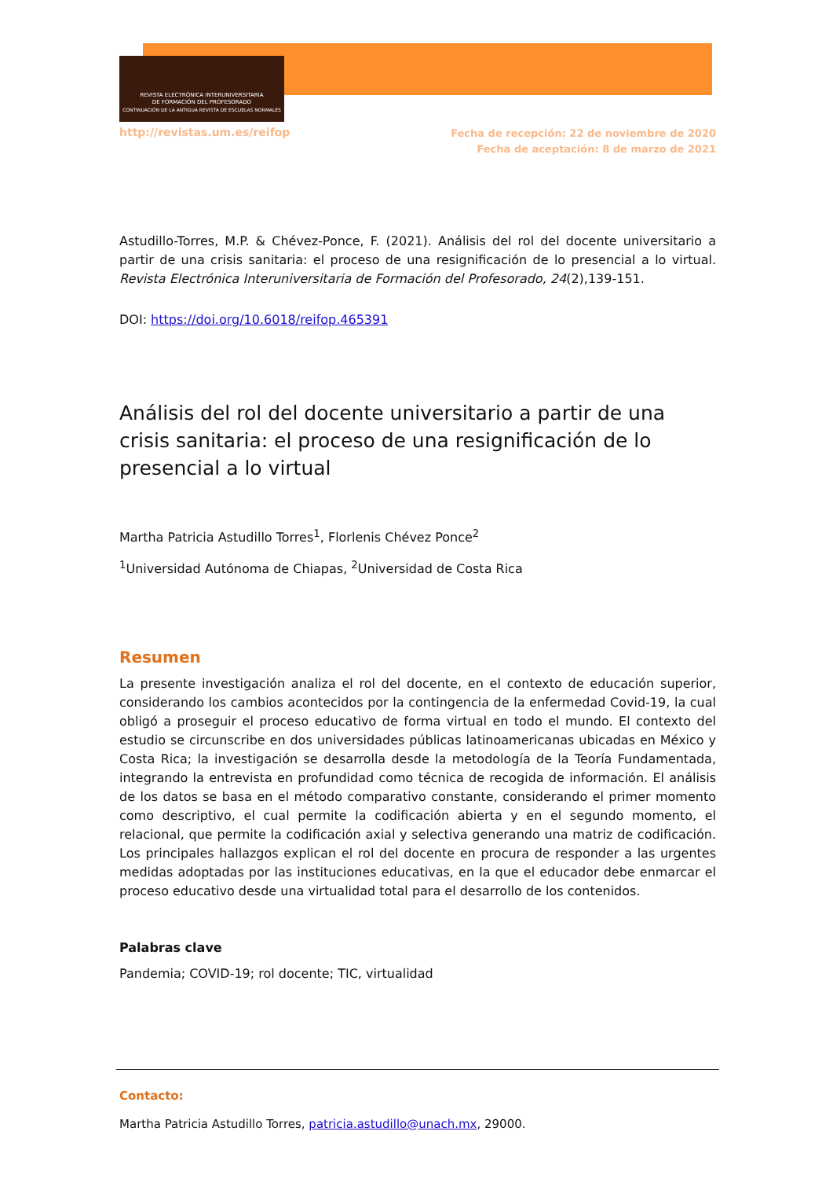REVISTA ELECTRÓNICA INTERUNIVERSITARIA
DE FORMACIÓN DEL PROFESORADO
CONTINUACIÓN DE LA ANTIGUA REVISTA DE ESCUELAS NORMALES
http://revistas.um.es/reifop Fecha de recepción: 22 de noviembre de 2020
Fecha de aceptación: 8 de marzo de 2021
Astudillo-Torres, M.P. & Chévez-Ponce, F. (2021). Análisis del rol del docente universitario a partir de una crisis sanitaria: el proceso de una resignificación de lo presencial a lo virtual. Revista Electrónica Interuniversitaria de Formación del Profesorado, 24(2),139-151.
DOI: https://doi.org/10.6018/reifop.465391
Análisis del rol del docente universitario a partir de una crisis sanitaria: el proceso de una resignificación de lo presencial a lo virtual
Martha Patricia Astudillo Torres<sup>1</sup>, Florlenis Chévez Ponce<sup>2</sup>
<sup>1</sup> Universidad Autónoma de Chiapas, <sup>2</sup>Universidad de Costa Rica
Resumen
La presente investigación analiza el rol del docente, en el contexto de educación superior, considerando los cambios acontecidos por la contingencia de la enfermedad Covid-19, la cual obligó a proseguir el proceso educativo de forma virtual en todo el mundo. El contexto del estudio se circunscribe en dos universidades públicas latinoamericanas ubicadas en México y Costa Rica; la investigación se desarrolla desde la metodología de la Teoría Fundamentada, integrando la entrevista en profundidad como técnica de recogida de información. El análisis de los datos se basa en el método comparativo constante, considerando el primer momento como descriptivo, el cual permite la codificación abierta y en el segundo momento, el relacional, que permite la codificación axial y selectiva generando una matriz de codificación. Los principales hallazgos explican el rol del docente en procura de responder a las urgentes medidas adoptadas por las instituciones educativas, en la que el educador debe enmarcar el proceso educativo desde una virtualidad total para el desarrollo de los contenidos.
Palabras clave
Pandemia; COVID-19; rol docente; TIC, virtualidad
Contacto:
Martha Patricia Astudillo Torres, patricia.astudillo@unach.mx, 29000.